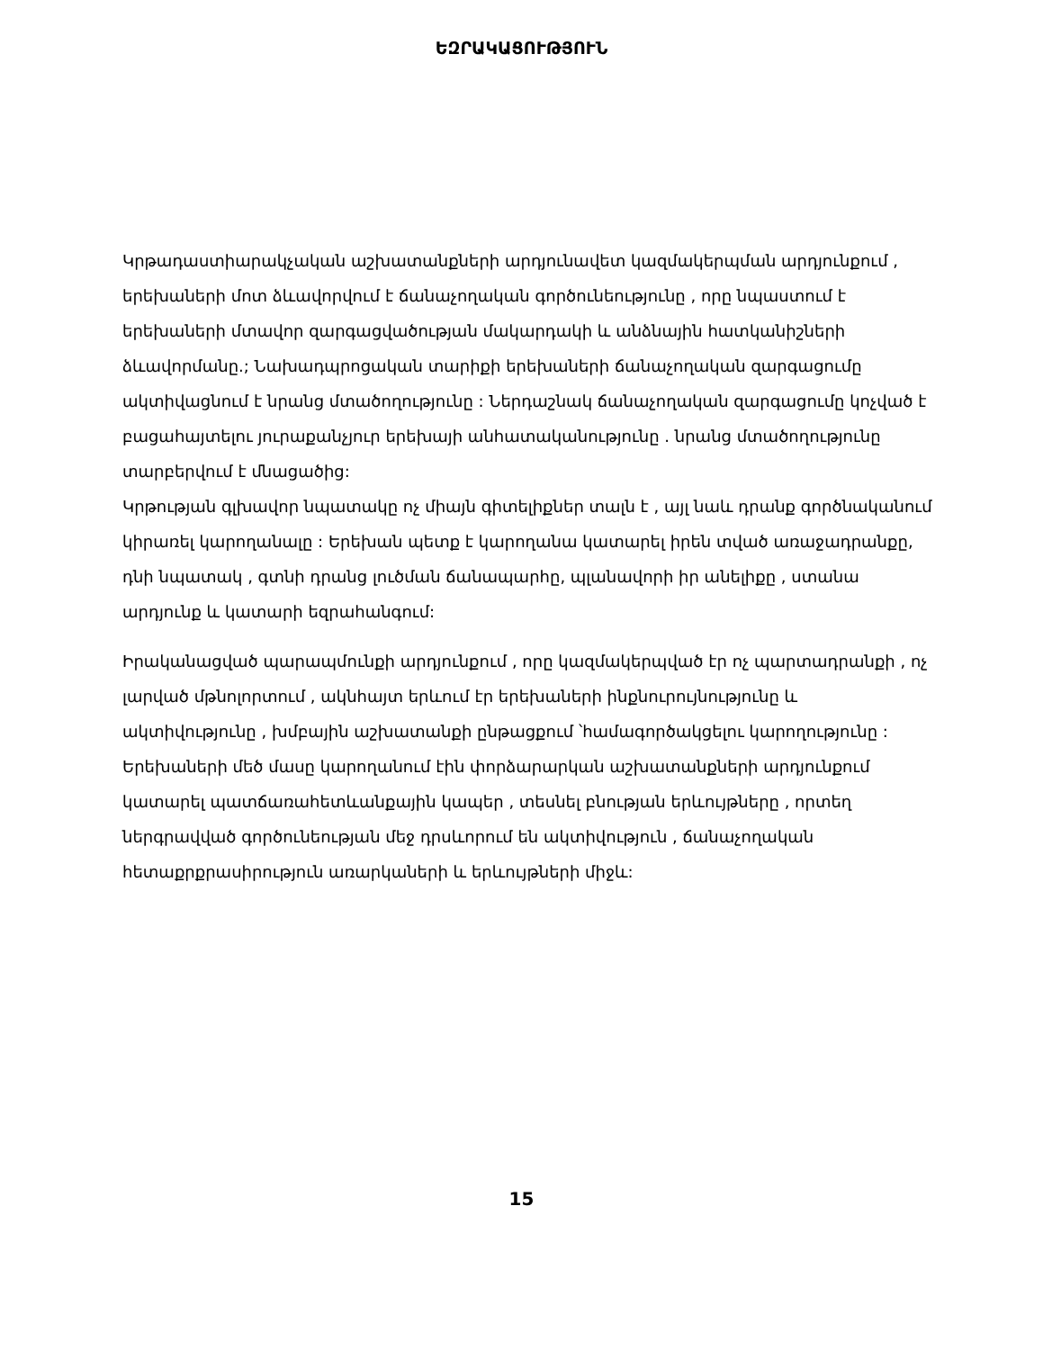ԵԶՐԱԿԱՑՈՒԹՅՈՒՆ
Կրթադաստիարակչական աշխատանքների արդյունավետ կազմակերպման արդյունքում , երեխաների մոտ ձևավորվում է ճանաչողական գործունեությունը , որը նպաստում է երեխաների մտավոր զարգացվածության մակարդակի և անձնային հատկանիշների ձևավորմանը.; Նախադպրոցական տարիքի երեխաների ճանաչողական զարգացումը ակտիվացնում է նրանց մտածողությունը : Ներդաշնակ ճանաչողական զարգացումը կոչված է բացահայտելու յուրաքանչյուր երեխայի անհատականությունը . նրանց մտածողությունը տարբերվում է մնացածից:
Կրթության գլխավոր նպատակը ոչ միայն գիտելիքներ տալն է , այլ նաև դրանք գործնականում կիրառել կարողանալը : Երեխան պետք է կարողանա կատարել իրեն տված առաջադրանքը, դնի նպատակ , գտնի դրանց լուծման ճանապարհը, պլանավորի իր անելիքը , ստանա արդյունք և կատարի եզրահանգում:
Իրականացված պարապմունքի արդյունքում , որը կազմակերպված էր ոչ պարտադրանքի , ոչ լարված մթնոլորտում , ակնհայտ երևում էր երեխաների ինքնուրույնությունը և ակտիվությունը , խմբային աշխատանքի ընթացքում ՝համագործակցելու կարողությունը : Երեխաների մեծ մասը կարողանում էին փորձարարկան աշխատանքների արդյունքում կատարել պատճառահետևանքային կապեր , տեսնել բնության երևույթները , որտեղ ներգրավված գործունեության մեջ դրսևորում են ակտիվություն , ճանաչողական հետաքրքրասիրություն առարկաների և երևույթների միջև:
15